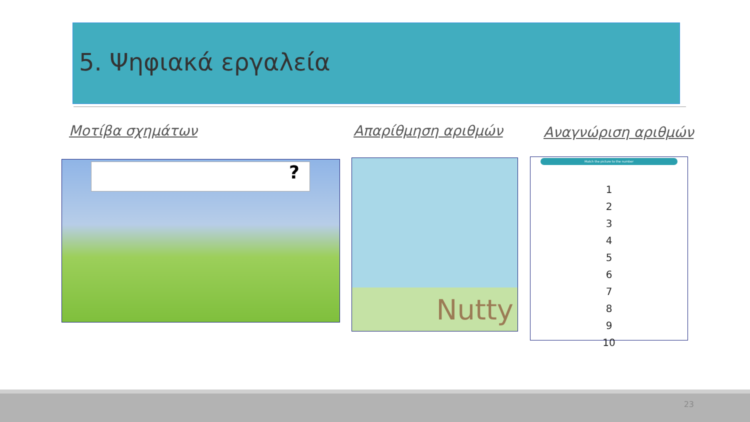5. Ψηφιακά εργαλεία
Μοτίβα σχημάτων Απαρίθμηση αριθμών Αναγνώριση αριθμών
? Nutty
Match the picture to the number
1
2
3
4
5
6
7
8
9
10
23